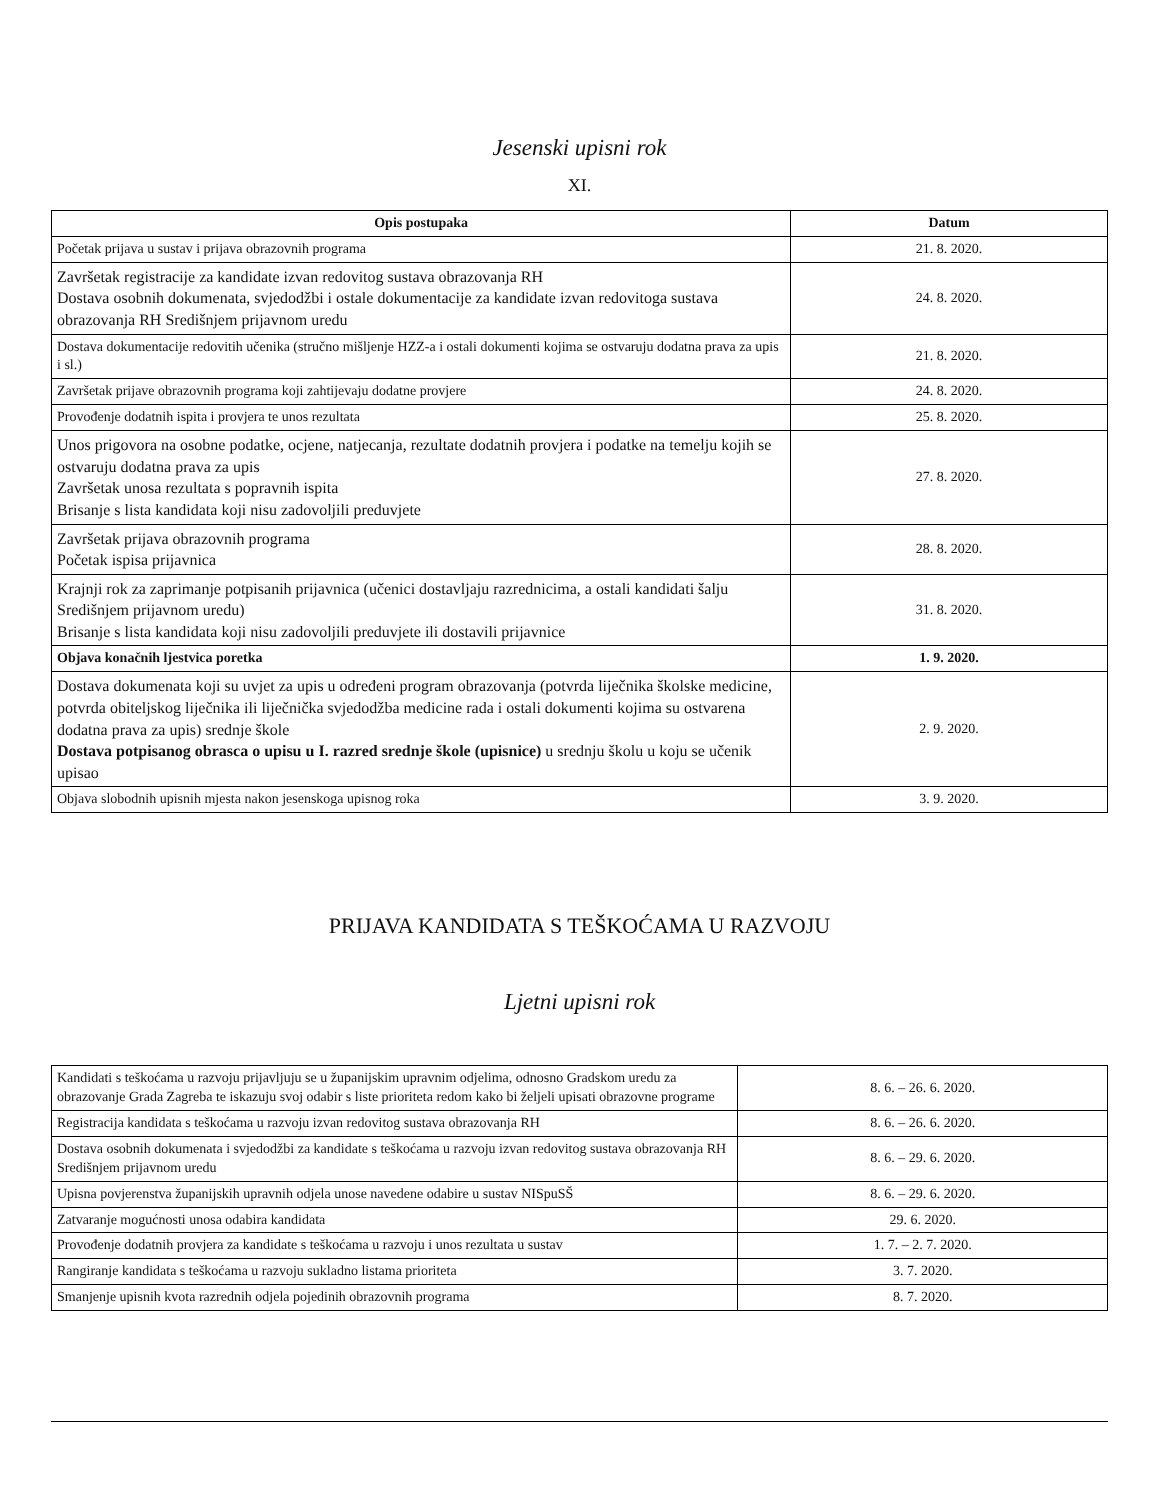Jesenski upisni rok
XI.
| Opis postupaka | Datum |
| --- | --- |
| Početak prijava u sustav i prijava obrazovnih programa | 21. 8. 2020. |
| Završetak registracije za kandidate izvan redovitog sustava obrazovanja RH Dostava osobnih dokumenata, svjedodžbi i ostale dokumentacije za kandidate izvan redovitoga sustava obrazovanja RH Središnjem prijavnom uredu | 24. 8. 2020. |
| Dostava dokumentacije redovitih učenika (stručno mišljenje HZZ-a i ostali dokumenti kojima se ostvaruju dodatna prava za upis i sl.) | 21. 8. 2020. |
| Završetak prijave obrazovnih programa koji zahtijevaju dodatne provjere | 24. 8. 2020. |
| Provođenje dodatnih ispita i provjera te unos rezultata | 25. 8. 2020. |
| Unos prigovora na osobne podatke, ocjene, natjecanja, rezultate dodatnih provjera i podatke na temelju kojih se ostvaruju dodatna prava za upis Završetak unosa rezultata s popravnih ispita Brisanje s lista kandidata koji nisu zadovoljili preduvjete | 27. 8. 2020. |
| Završetak prijava obrazovnih programa Početak ispisa prijavnica | 28. 8. 2020. |
| Krajnji rok za zaprimanje potpisanih prijavnica (učenici dostavljaju razrednicima, a ostali kandidati šalju Središnjem prijavnom uredu) Brisanje s lista kandidata koji nisu zadovoljili preduvjete ili dostavili prijavnice | 31. 8. 2020. |
| Objava konačnih ljestvica poretka | 1. 9. 2020. |
| Dostava dokumenata koji su uvjet za upis u određeni program obrazovanja (potvrda liječnika školske medicine, potvrda obiteljskog liječnika ili liječnička svjedodžba medicine rada i ostali dokumenti kojima su ostvarena dodatna prava za upis) srednje škole Dostava potpisanog obrasca o upisu u I. razred srednje škole (upisnice) u srednju školu u koju se učenik upisao | 2. 9. 2020. |
| Objava slobodnih upisnih mjesta nakon jesenskoga upisnog roka | 3. 9. 2020. |
PRIJAVA KANDIDATA S TEŠKOĆAMA U RAZVOJU
Ljetni upisni rok
| Kandidati s teškoćama u razvoju prijavljuju se u županijskim upravnim odjelima, odnosno Gradskom uredu za obrazovanje Grada Zagreba te iskazuju svoj odabir s liste prioriteta redom kako bi željeli upisati obrazovne programe | 8. 6. – 26. 6. 2020. |
| Registracija kandidata s teškoćama u razvoju izvan redovitog sustava obrazovanja RH | 8. 6. – 26. 6. 2020. |
| Dostava osobnih dokumenata i svjedodžbi za kandidate s teškoćama u razvoju izvan redovitog sustava obrazovanja RH Središnjem prijavnom uredu | 8. 6. – 29. 6. 2020. |
| Upisna povjerenstva županijskih upravnih odjela unose navedene odabire u sustav NISpuSŠ | 8. 6. – 29. 6. 2020. |
| Zatvaranje mogućnosti unosa odabira kandidata | 29. 6. 2020. |
| Provođenje dodatnih provjera za kandidate s teškoćama u razvoju i unos rezultata u sustav | 1. 7. – 2. 7. 2020. |
| Rangiranje kandidata s teškoćama u razvoju sukladno listama prioriteta | 3. 7. 2020. |
| Smanjenje upisnih kvota razrednih odjela pojedinih obrazovnih programa | 8. 7. 2020. |